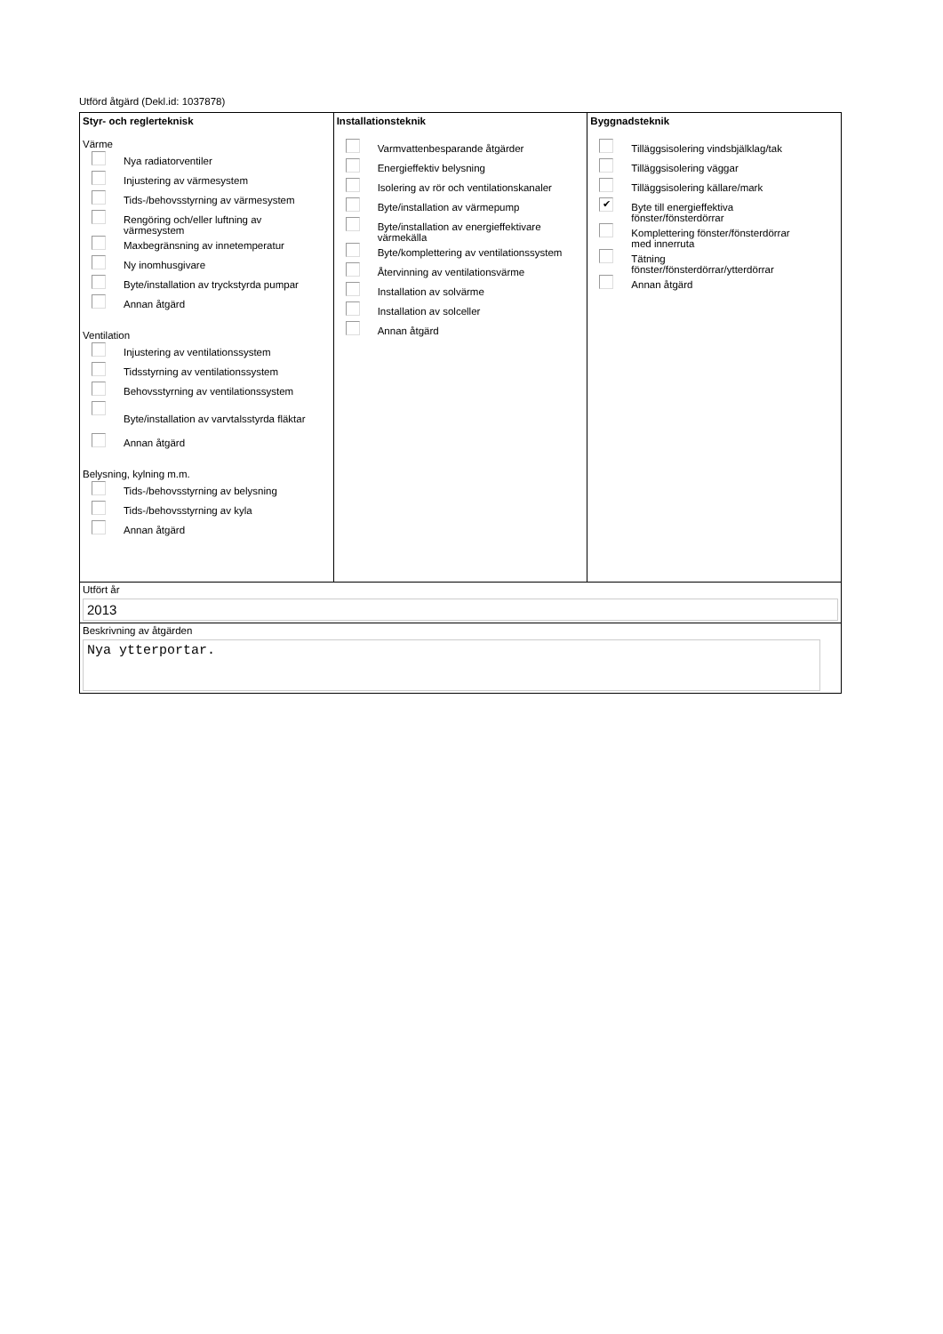Utförd åtgärd (Dekl.id: 1037878)
Styr- och reglerteknisk
Värme
Nya radiatorventiler
Injustering av värmesystem
Tids-/behovsstyrning av värmesystem
Rengöring och/eller luftning av
värmesystem
Maxbegränsning av innetemperatur
Ny inomhusgivare
Byte/installation av tryckstyrda pumpar
Annan åtgärd
Ventilation
Injustering av ventilationssystem
Tidsstyrning av ventilationssystem
Behovsstyrning av ventilationssystem
Byte/installation av varvtalsstyrda fläktar
Annan åtgärd
Belysning, kylning m.m.
Tids-/behovsstyrning av belysning
Tids-/behovsstyrning av kyla
Annan åtgärd
Installationsteknik
Varmvattenbesparande åtgärder
Energieffektiv belysning
Isolering av rör och ventilationskanaler
Byte/installation av värmepump
Byte/installation av energieffektivare
värmekälla
Byte/komplettering av ventilationssystem
Återvinning av ventilationsvärme
Installation av solvärme
Installation av solceller
Annan åtgärd
Byggnadsteknik
Tilläggsisolering vindsbjälklag/tak
Tilläggsisolering väggar
Tilläggsisolering källare/mark
✔ Byte till energieffektiva
fönster/fönsterdörrar
Komplettering fönster/fönsterdörrar
med innerruta
Tätning
fönster/fönsterdörrar/ytterdörrar
Annan åtgärd
Utfört år
2013
Beskrivning av åtgärden
Nya ytterportar.